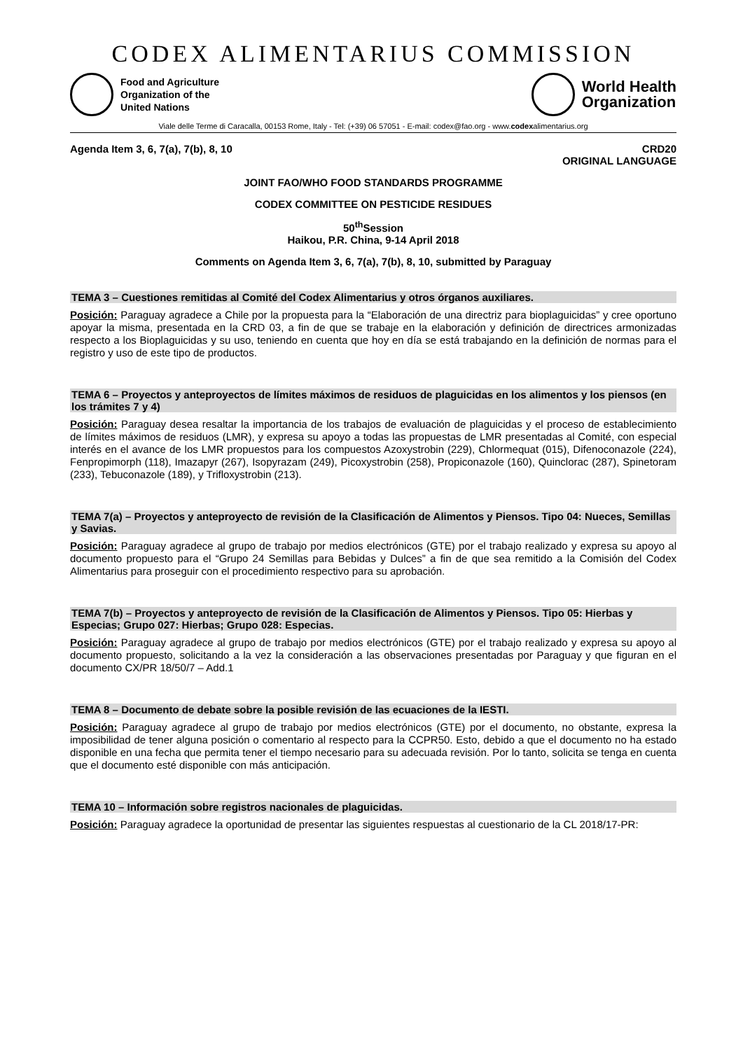CODEX ALIMENTARIUS COMMISSION
Food and Agriculture
Organization of the
United Nations
World Health
Organization
Viale delle Terme di Caracalla, 00153 Rome, Italy - Tel: (+39) 06 57051 - E-mail: codex@fao.org - www.codexalimentarius.org
Agenda Item 3, 6, 7(a), 7(b), 8, 10
CRD20
ORIGINAL LANGUAGE
JOINT FAO/WHO FOOD STANDARDS PROGRAMME
CODEX COMMITTEE ON PESTICIDE RESIDUES
50<sup>th</sup>Session
Haikou, P.R. China, 9-14 April 2018
Comments on Agenda Item 3, 6, 7(a), 7(b), 8, 10, submitted by Paraguay
TEMA 3 – Cuestiones remitidas al Comité del Codex Alimentarius y otros órganos auxiliares.
Posición: Paraguay agradece a Chile por la propuesta para la “Elaboración de una directriz para bioplaguicidas” y cree oportuno apoyar la misma, presentada en la CRD 03, a fin de que se trabaje en la elaboración y definición de directrices armonizadas respecto a los Bioplaguicidas y su uso, teniendo en cuenta que hoy en día se está trabajando en la definición de normas para el registro y uso de este tipo de productos.
TEMA 6 – Proyectos y anteproyectos de límites máximos de residuos de plaguicidas en los alimentos y los piensos (en los trámites 7 y 4)
Posición: Paraguay desea resaltar la importancia de los trabajos de evaluación de plaguicidas y el proceso de establecimiento de límites máximos de residuos (LMR), y expresa su apoyo a todas las propuestas de LMR presentadas al Comité, con especial interés en el avance de los LMR propuestos para los compuestos Azoxystrobin (229), Chlormequat (015), Difenoconazole (224), Fenpropimorph (118), Imazapyr (267), Isopyrazam (249), Picoxystrobin (258), Propiconazole (160), Quinclorac (287), Spinetoram (233), Tebuconazole (189), y Trifloxystrobin (213).
TEMA 7(a) – Proyectos y anteproyecto de revisión de la Clasificación de Alimentos y Piensos. Tipo 04: Nueces, Semillas y Savias.
Posición: Paraguay agradece al grupo de trabajo por medios electrónicos (GTE) por el trabajo realizado y expresa su apoyo al documento propuesto para el “Grupo 24 Semillas para Bebidas y Dulces” a fin de que sea remitido a la Comisión del Codex Alimentarius para proseguir con el procedimiento respectivo para su aprobación.
TEMA 7(b) – Proyectos y anteproyecto de revisión de la Clasificación de Alimentos y Piensos. Tipo 05: Hierbas y Especias; Grupo 027: Hierbas; Grupo 028: Especias.
Posición: Paraguay agradece al grupo de trabajo por medios electrónicos (GTE) por el trabajo realizado y expresa su apoyo al documento propuesto, solicitando a la vez la consideración a las observaciones presentadas por Paraguay y que figuran en el documento CX/PR 18/50/7 – Add.1
TEMA 8 – Documento de debate sobre la posible revisión de las ecuaciones de la IESTI.
Posición: Paraguay agradece al grupo de trabajo por medios electrónicos (GTE) por el documento, no obstante, expresa la imposibilidad de tener alguna posición o comentario al respecto para la CCPR50. Esto, debido a que el documento no ha estado disponible en una fecha que permita tener el tiempo necesario para su adecuada revisión. Por lo tanto, solicita se tenga en cuenta que el documento esté disponible con más anticipación.
TEMA 10 – Información sobre registros nacionales de plaguicidas.
Posición: Paraguay agradece la oportunidad de presentar las siguientes respuestas al cuestionario de la CL 2018/17-PR: